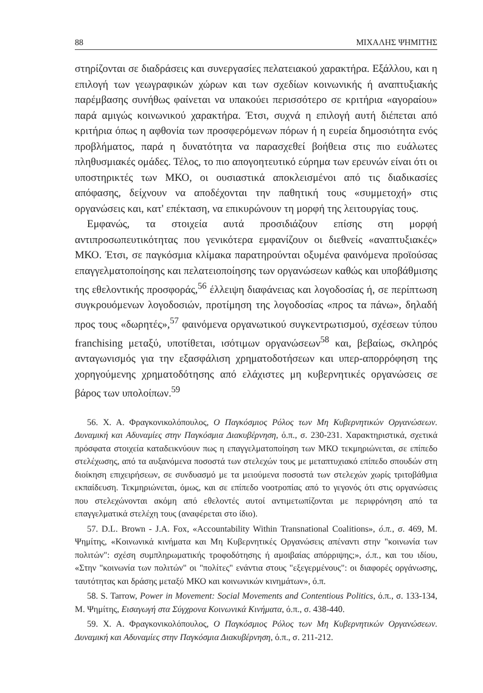88 ΜΙΧΑΛΗΣ ΨΗΜΙΤΗΣ
στηρίζονται σε διαδράσεις και συνεργασίες πελατειακού χαρακτήρα. Εξάλλου, και η επιλογή των γεωγραφικών χώρων και των σχεδίων κοινωνικής ή αναπτυξιακής παρέμβασης συνήθως φαίνεται να υπακούει περισσότερο σε κριτήρια «αγοραίου» παρά αμιγώς κοινωνικού χαρακτήρα. Έτσι, συχνά η επιλογή αυτή διέπεται από κριτήρια όπως η αφθονία των προσφερόμενων πόρων ή η ευρεία δημοσιότητα ενός προβλήματος, παρά η δυνατότητα να παρασχεθεί βοήθεια στις πιο ευάλωτες πληθυσμιακές ομάδες. Τέλος, το πιο απογοητευτικό εύρημα των ερευνών είναι ότι οι υποστηρικτές των ΜΚΟ, οι ουσιαστικά αποκλεισμένοι από τις διαδικασίες απόφασης, δείχνουν να αποδέχονται την παθητική τους «συμμετοχή» στις οργανώσεις και, κατ' επέκταση, να επικυρώνουν τη μορφή της λειτουργίας τους.
Εμφανώς, τα στοιχεία αυτά προσιδιάζουν επίσης στη μορφή αντιπροσωπευτικότητας που γενικότερα εμφανίζουν οι διεθνείς «αναπτυξιακές» ΜΚΟ. Έτσι, σε παγκόσμια κλίμακα παρατηρούνται οξυμένα φαινόμενα προϊούσας επαγγελματοποίησης και πελατειοποίησης των οργανώσεων καθώς και υποβάθμισης της εθελοντικής προσφοράς,<sup>56</sup> έλλειψη διαφάνειας και λογοδοσίας ή, σε περίπτωση συγκρουόμενων λογοδοσιών, προτίμηση της λογοδοσίας «προς τα πάνω», δηλαδή προς τους «δωρητές»,<sup>57</sup> φαινόμενα οργανωτικού συγκεντρωτισμού, σχέσεων τύπου franchising μεταξύ, υποτίθεται, ισότιμων οργανώσεων<sup>58</sup> και, βεβαίως, σκληρός ανταγωνισμός για την εξασφάλιση χρηματοδοτήσεων και υπερ-απορρόφηση της χορηγούμενης χρηματοδότησης από ελάχιστες μη κυβερνητικές οργανώσεις σε βάρος των υπολοίπων.<sup>59</sup>
56. Χ. Α. Φραγκονικολόπουλος, Ο Παγκόσμιος Ρόλος των Μη Κυβερνητικών Οργανώσεων. Δυναμική και Αδυναμίες στην Παγκόσμια Διακυβέρνηση, ό.π., σ. 230-231. Χαρακτηριστικά, σχετικά πρόσφατα στοιχεία καταδεικνύουν πως η επαγγελματοποίηση των ΜΚΟ τεκμηριώνεται, σε επίπεδο στελέχωσης, από τα αυξανόμενα ποσοστά των στελεχών τους με μεταπτυχιακό επίπεδο σπουδών στη διοίκηση επιχειρήσεων, σε συνδυασμό με τα μειούμενα ποσοστά των στελεχών χωρίς τριτοβάθμια εκπαίδευση. Τεκμηριώνεται, όμως, και σε επίπεδο νοοτροπίας από το γεγονός ότι στις οργανώσεις που στελεχώνονται ακόμη από εθελοντές αυτοί αντιμετωπίζονται με περιφρόνηση από τα επαγγελματικά στελέχη τους (αναφέρεται στο ίδιο).
57. D.L. Brown - J.A. Fox, «Accountability Within Transnational Coalitions», ό.π., σ. 469, Μ. Ψημίτης, «Κοινωνικά κινήματα και Μη Κυβερνητικές Οργανώσεις απέναντι στην "κοινωνία των πολιτών": σχέση συμπληρωματικής τροφοδότησης ή αμοιβαίας απόρριψης;», ό.π., και του ιδίου, «Στην "κοινωνία των πολιτών" οι "πολίτες" ενάντια στους "εξεγερμένους": οι διαφορές οργάνωσης, ταυτότητας και δράσης μεταξύ ΜΚΟ και κοινωνικών κινημάτων», ό.π.
58. S. Tarrow, Power in Movement: Social Movements and Contentious Politics, ό.π., σ. 133-134, Μ. Ψημίτης, Εισαγωγή στα Σύγχρονα Κοινωνικά Κινήματα, ό.π., σ. 438-440.
59. Χ. Α. Φραγκονικολόπουλος, Ο Παγκόσμιος Ρόλος των Μη Κυβερνητικών Οργανώσεων. Δυναμική και Αδυναμίες στην Παγκόσμια Διακυβέρνηση, ό.π., σ. 211-212.